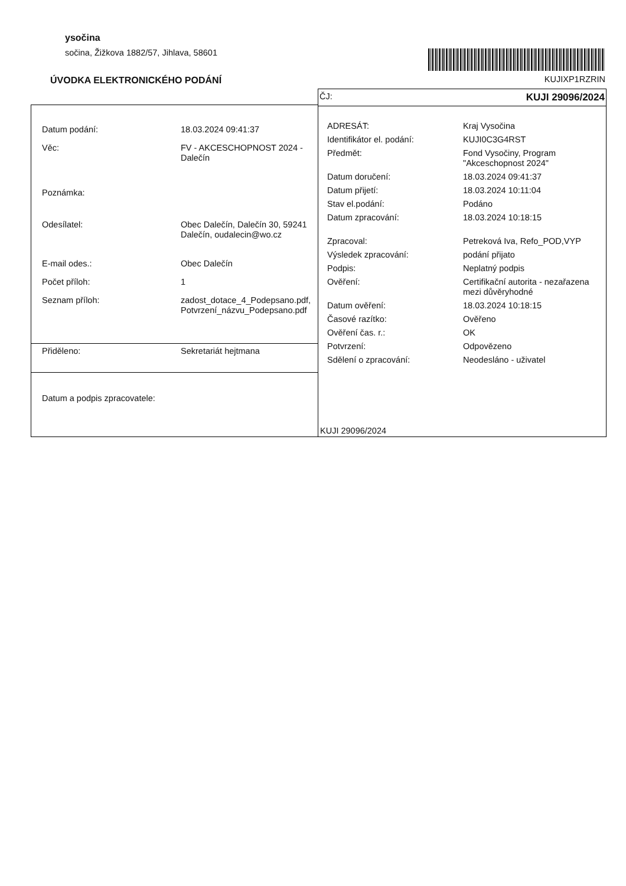ysočina
sočina, Žižkova 1882/57, Jihlava, 58601
ÚVODKA ELEKTRONICKÉHO PODÁNÍ
KUJIXP1RZRIN
| Datum podání: | 18.03.2024 09:41:37 |
| Věc: | FV - AKCESCHOPNOST 2024 - Dalečín |
| Poznámka: | |
| Odesílatel: | Obec Dalečín, Dalečín 30, 59241 Dalečín, oudalecin@wo.cz |
| E-mail odes.: | Obec Dalečín |
| Počet příloh: | 1 |
| Seznam příloh: | zadost_dotace_4_Podepsano.pdf, Potvrzení_názvu_Podepsano.pdf |
Přiděleno: Sekretariát hejtmana
Datum a podpis zpracovatele:
ČJ: KUJI 29096/2024
| ADRESÁT: | Kraj Vysočina |
| Identifikátor el. podání: | KUJI0C3G4RST |
| Předmět: | Fond Vysočiny, Program "Akceschopnost 2024" |
| Datum doručení: | 18.03.2024 09:41:37 |
| Datum přijetí: | 18.03.2024 10:11:04 |
| Stav el.podání: | Podáno |
| Datum zpracování: | 18.03.2024 10:18:15 |
| Zpracoval: | Petreková Iva, Refo_POD,VYP |
| Výsledek zpracování: | podání přijato |
| Podpis: | Neplatný podpis |
| Ověření: | Certifikační autorita - nezařazena mezi důvěryhodné |
| Datum ověření: | 18.03.2024 10:18:15 |
| Časové razítko: | Ověřeno |
| Ověření čas. r.: | OK |
| Potvrzení: | Odpovězeno |
| Sdělení o zpracování: | Neodesláno - uživatel |
KUJI 29096/2024